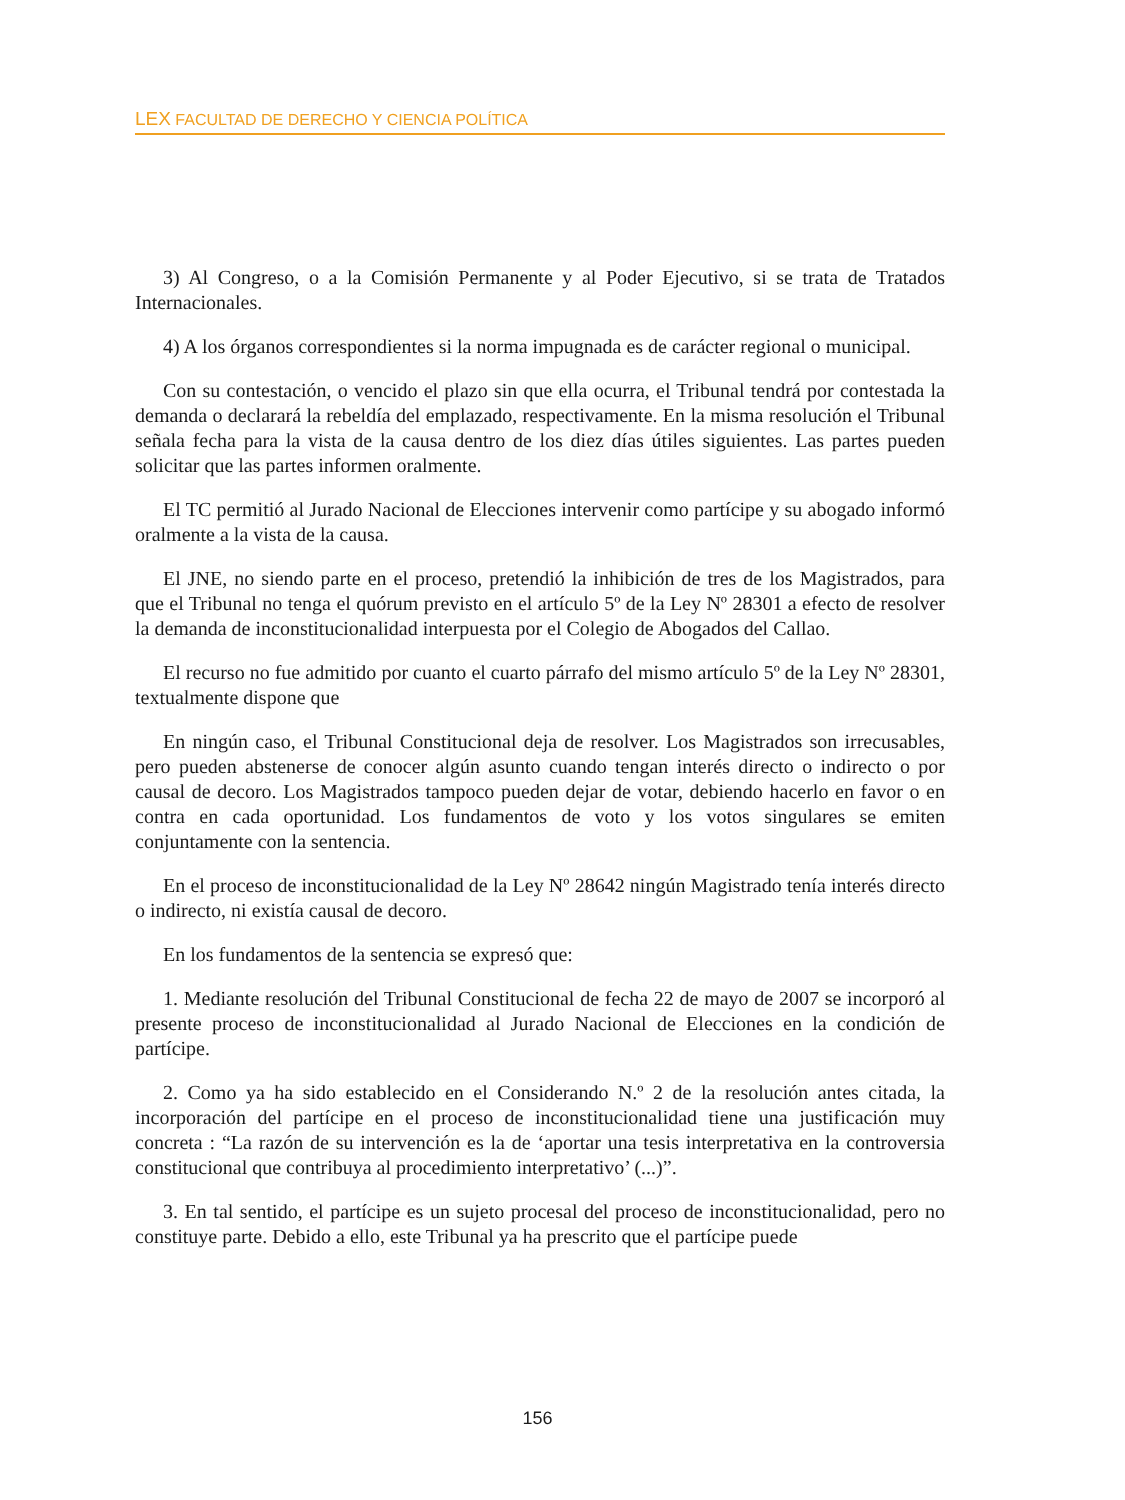LEX FACULTAD DE DERECHO Y CIENCIA POLÍTICA
3) Al Congreso, o a la Comisión Permanente y al Poder Ejecutivo, si se trata de Tratados Internacionales.
4) A los órganos correspondientes si la norma impugnada es de carácter regional o municipal.
Con su contestación, o vencido el plazo sin que ella ocurra, el Tribunal tendrá por contestada la demanda o declarará la rebeldía del emplazado, respectivamente. En la misma resolución el Tribunal señala fecha para la vista de la causa dentro de los diez días útiles siguientes. Las partes pueden solicitar que las partes informen oralmente.
El TC permitió al Jurado Nacional de Elecciones intervenir como partícipe y su abogado informó oralmente a la vista de la causa.
El JNE, no siendo parte en el proceso, pretendió la inhibición de tres de los Magistrados, para que el Tribunal no tenga el quórum previsto en el artículo 5º de la Ley Nº 28301 a efecto de resolver la demanda de inconstitucionalidad interpuesta por el Colegio de Abogados del Callao.
El recurso no fue admitido por cuanto el cuarto párrafo del mismo artículo 5º de la Ley Nº 28301, textualmente dispone que
En ningún caso, el Tribunal Constitucional deja de resolver. Los Magistrados son irrecusables, pero pueden abstenerse de conocer algún asunto cuando tengan interés directo o indirecto o por causal de decoro. Los Magistrados tampoco pueden dejar de votar, debiendo hacerlo en favor o en contra en cada oportunidad. Los fundamentos de voto y los votos singulares se emiten conjuntamente con la sentencia.
En el proceso de inconstitucionalidad de la Ley Nº 28642 ningún Magistrado tenía interés directo o indirecto, ni existía causal de decoro.
En los fundamentos de la sentencia se expresó que:
1. Mediante resolución del Tribunal Constitucional de fecha 22 de mayo de 2007 se incorporó al presente proceso de inconstitucionalidad al Jurado Nacional de Elecciones en la condición de partícipe.
2. Como ya ha sido establecido en el Considerando N.º 2 de la resolución antes citada, la incorporación del partícipe en el proceso de inconstitucionalidad tiene una justificación muy concreta : “La razón de su intervención es la de ‘aportar una tesis interpretativa en la controversia constitucional que contribuya al procedimiento interpretativo’ (...)”.
3. En tal sentido, el partícipe es un sujeto procesal del proceso de inconstitucionalidad, pero no constituye parte. Debido a ello, este Tribunal ya ha prescrito que el partícipe puede
156